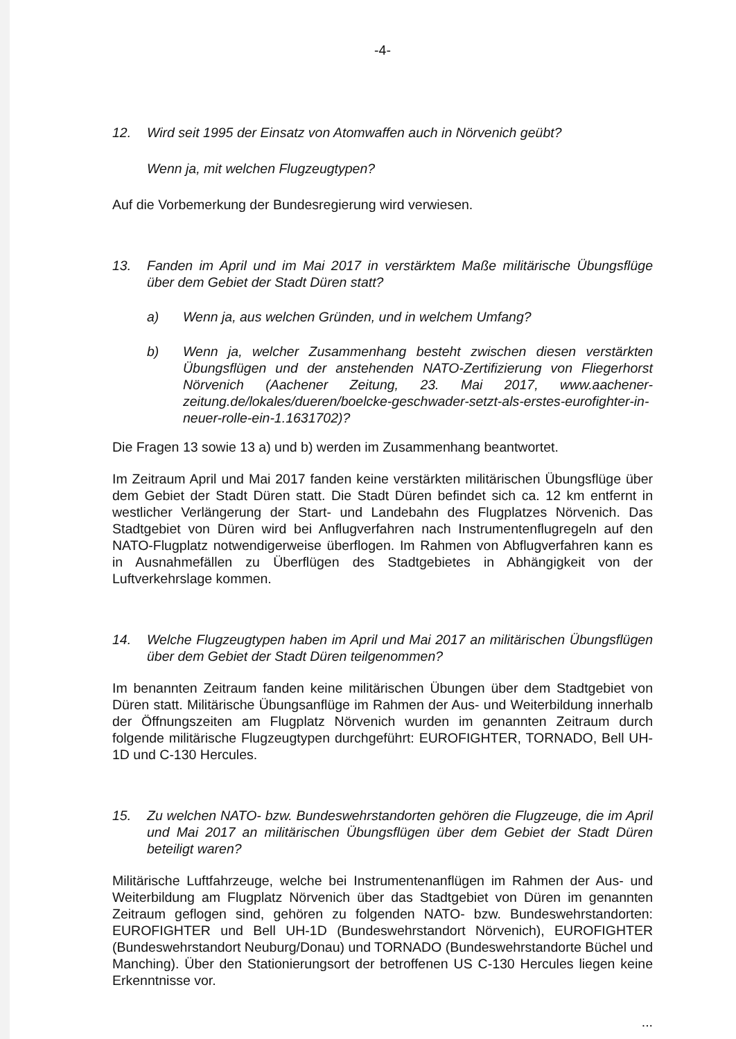-4-
12. Wird seit 1995 der Einsatz von Atomwaffen auch in Nörvenich geübt?
Wenn ja, mit welchen Flugzeugtypen?
Auf die Vorbemerkung der Bundesregierung wird verwiesen.
13. Fanden im April und im Mai 2017 in verstärktem Maße militärische Übungsflüge über dem Gebiet der Stadt Düren statt?
a) Wenn ja, aus welchen Gründen, und in welchem Umfang?
b) Wenn ja, welcher Zusammenhang besteht zwischen diesen verstärkten Übungsflügen und der anstehenden NATO-Zertifizierung von Fliegerhorst Nörvenich (Aachener Zeitung, 23. Mai 2017, www.aachener- zeitung.de/lokales/dueren/boelcke-geschwader-setzt-als-erstes-eurofighter-in-neuer-rolle-ein-1.1631702)?
Die Fragen 13 sowie 13 a) und b) werden im Zusammenhang beantwortet.
Im Zeitraum April und Mai 2017 fanden keine verstärkten militärischen Übungsflüge über dem Gebiet der Stadt Düren statt. Die Stadt Düren befindet sich ca. 12 km entfernt in westlicher Verlängerung der Start- und Landebahn des Flugplatzes Nörvenich. Das Stadtgebiet von Düren wird bei Anflugverfahren nach Instrumentenflugregeln auf den NATO-Flugplatz notwendigerweise überflogen. Im Rahmen von Abflugverfahren kann es in Ausnahmefällen zu Überflügen des Stadtgebietes in Abhängigkeit von der Luftverkehrslage kommen.
14. Welche Flugzeugtypen haben im April und Mai 2017 an militärischen Übungsflügen über dem Gebiet der Stadt Düren teilgenommen?
Im benannten Zeitraum fanden keine militärischen Übungen über dem Stadtgebiet von Düren statt. Militärische Übungsanflüge im Rahmen der Aus- und Weiterbildung innerhalb der Öffnungszeiten am Flugplatz Nörvenich wurden im genannten Zeitraum durch folgende militärische Flugzeugtypen durchgeführt: EUROFIGHTER, TORNADO, Bell UH-1D und C-130 Hercules.
15. Zu welchen NATO- bzw. Bundeswehrstandorten gehören die Flugzeuge, die im April und Mai 2017 an militärischen Übungsflügen über dem Gebiet der Stadt Düren beteiligt waren?
Militärische Luftfahrzeuge, welche bei Instrumentenanflügen im Rahmen der Aus- und Weiterbildung am Flugplatz Nörvenich über das Stadtgebiet von Düren im genannten Zeitraum geflogen sind, gehören zu folgenden NATO- bzw. Bundeswehrstandorten: EUROFIGHTER und Bell UH-1D (Bundeswehrstandort Nörvenich), EUROFIGHTER (Bundeswehrstandort Neuburg/Donau) und TORNADO (Bundeswehrstandorte Büchel und Manching). Über den Stationierungsort der betroffenen US C-130 Hercules liegen keine Erkenntnisse vor.
...